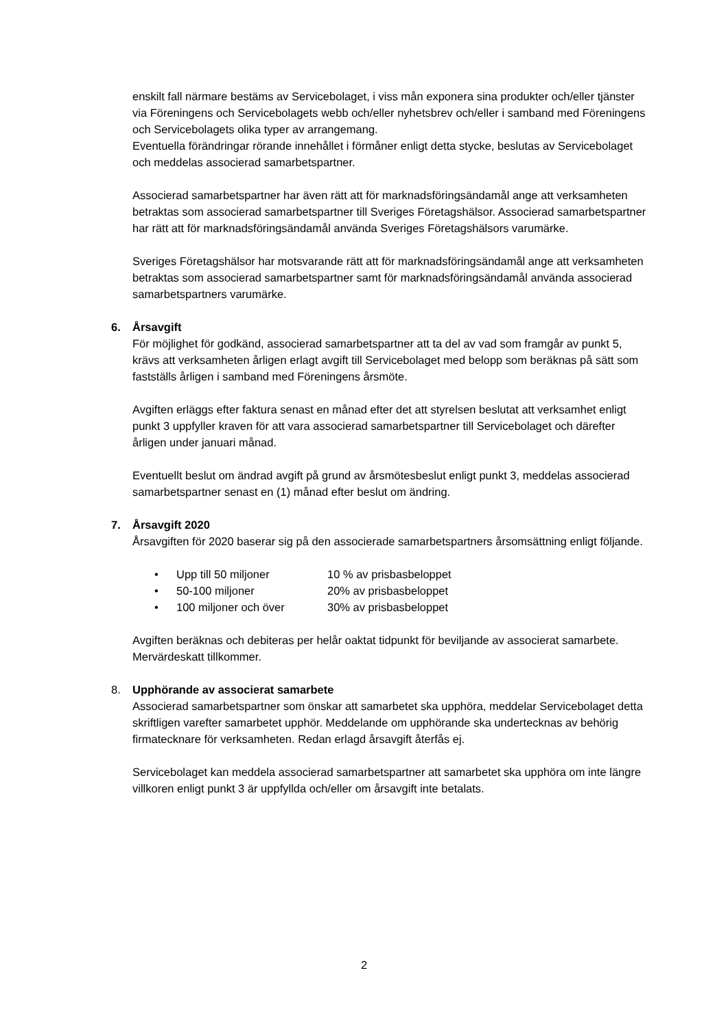enskilt fall närmare bestäms av Servicebolaget, i viss mån exponera sina produkter och/eller tjänster via Föreningens och Servicebolagets webb och/eller nyhetsbrev och/eller i samband med Föreningens och Servicebolagets olika typer av arrangemang.
Eventuella förändringar rörande innehållet i förmåner enligt detta stycke, beslutas av Servicebolaget och meddelas associerad samarbetspartner.
Associerad samarbetspartner har även rätt att för marknadsföringsändamål ange att verksamheten betraktas som associerad samarbetspartner till Sveriges Företagshälsor. Associerad samarbetspartner har rätt att för marknadsföringsändamål använda Sveriges Företagshälsors varumärke.
Sveriges Företagshälsor har motsvarande rätt att för marknadsföringsändamål ange att verksamheten betraktas som associerad samarbetspartner samt för marknadsföringsändamål använda associerad samarbetspartners varumärke.
6. Årsavgift
För möjlighet för godkänd, associerad samarbetspartner att ta del av vad som framgår av punkt 5, krävs att verksamheten årligen erlagt avgift till Servicebolaget med belopp som beräknas på sätt som fastställs årligen i samband med Föreningens årsmöte.
Avgiften erläggs efter faktura senast en månad efter det att styrelsen beslutat att verksamhet enligt punkt 3 uppfyller kraven för att vara associerad samarbetspartner till Servicebolaget och därefter årligen under januari månad.
Eventuellt beslut om ändrad avgift på grund av årsmötesbeslut enligt punkt 3, meddelas associerad samarbetspartner senast en (1) månad efter beslut om ändring.
7. Årsavgift 2020
Årsavgiften för 2020 baserar sig på den associerade samarbetspartners årsomsättning enligt följande.
• Upp till 50 miljoner 10 % av prisbasbeloppet
• 50-100 miljoner 20% av prisbasbeloppet
• 100 miljoner och över 30% av prisbasbeloppet
Avgiften beräknas och debiteras per helår oaktat tidpunkt för beviljande av associerat samarbete. Mervärdeskatt tillkommer.
8. Upphörande av associerat samarbete
Associerad samarbetspartner som önskar att samarbetet ska upphöra, meddelar Servicebolaget detta skriftligen varefter samarbetet upphör. Meddelande om upphörande ska undertecknas av behörig firmatecknare för verksamheten. Redan erlagd årsavgift återfås ej.
Servicebolaget kan meddela associerad samarbetspartner att samarbetet ska upphöra om inte längre villkoren enligt punkt 3 är uppfyllda och/eller om årsavgift inte betalats.
2